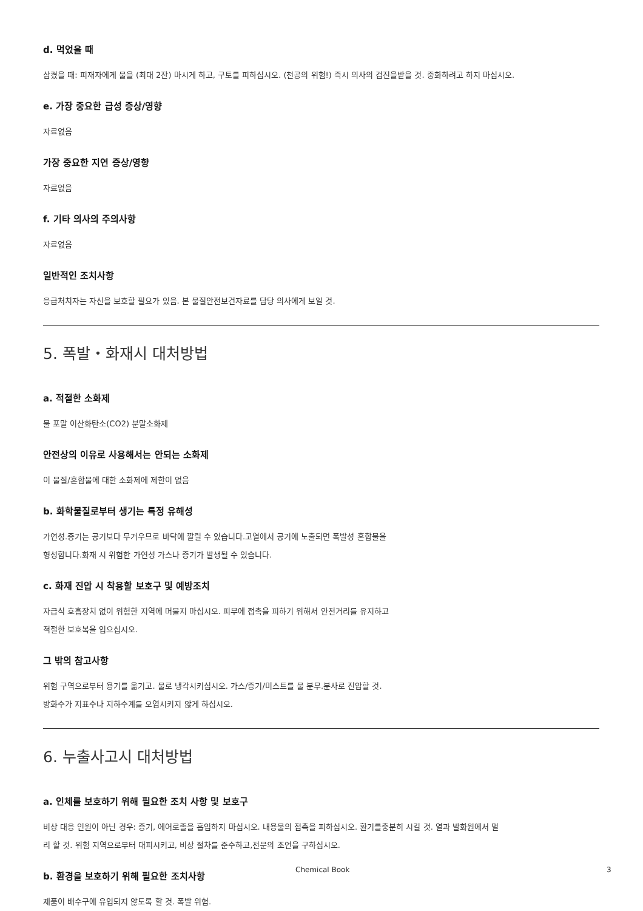d. 먹었을 때
삼켰을 때: 피재자에게 물을 (최대 2잔) 마시게 하고, 구토를 피하십시오. (천공의 위험!) 즉시 의사의 검진을받을 것. 중화하려고 하지 마십시오.
e. 가장 중요한 급성 증상/영향
자료없음
가장 중요한 지연 증상/영향
자료없음
f. 기타 의사의 주의사항
자료없음
일반적인 조치사항
응급처치자는 자신을 보호할 필요가 있음. 본 물질안전보건자료를 담당 의사에게 보일 것.
5. 폭발・화재시 대처방법
a. 적절한 소화제
물 포말 이산화탄소(CO2) 분말소화제
안전상의 이유로 사용해서는 안되는 소화제
이 물질/혼합물에 대한 소화제에 제한이 없음
b. 화학물질로부터 생기는 특정 유해성
가연성.증기는 공기보다 무거우므로 바닥에 깔릴 수 있습니다.고열에서 공기에 노출되면 폭발성 혼합물을
형성합니다.화재 시 위험한 가연성 가스나 증기가 발생될 수 있습니다.
c. 화재 진압 시 착용할 보호구 및 예방조치
자급식 호흡장치 없이 위험한 지역에 머물지 마십시오. 피부에 접촉을 피하기 위해서 안전거리를 유지하고
적절한 보호복을 입으십시오.
그 밖의 참고사항
위험 구역으로부터 용기를 옮기고. 물로 냉각시키십시오. 가스/증기/미스트를 물 분무.분사로 진압할 것.
방화수가 지표수나 지하수계를 오염시키지 않게 하십시오.
6. 누출사고시 대처방법
a. 인체를 보호하기 위해 필요한 조치 사항 및 보호구
비상 대응 인원이 아닌 경우: 증기, 에어로졸을 흡입하지 마십시오. 내용물의 접촉을 피하십시오. 환기를충분히 시킬 것. 열과 발화원에서 멀
리 할 것. 위험 지역으로부터 대피시키고, 비상 절차를 준수하고,전문의 조언을 구하십시오.
b. 환경을 보호하기 위해 필요한 조치사항
제품이 배수구에 유입되지 않도록 할 것. 폭발 위험.
Chemical Book 3